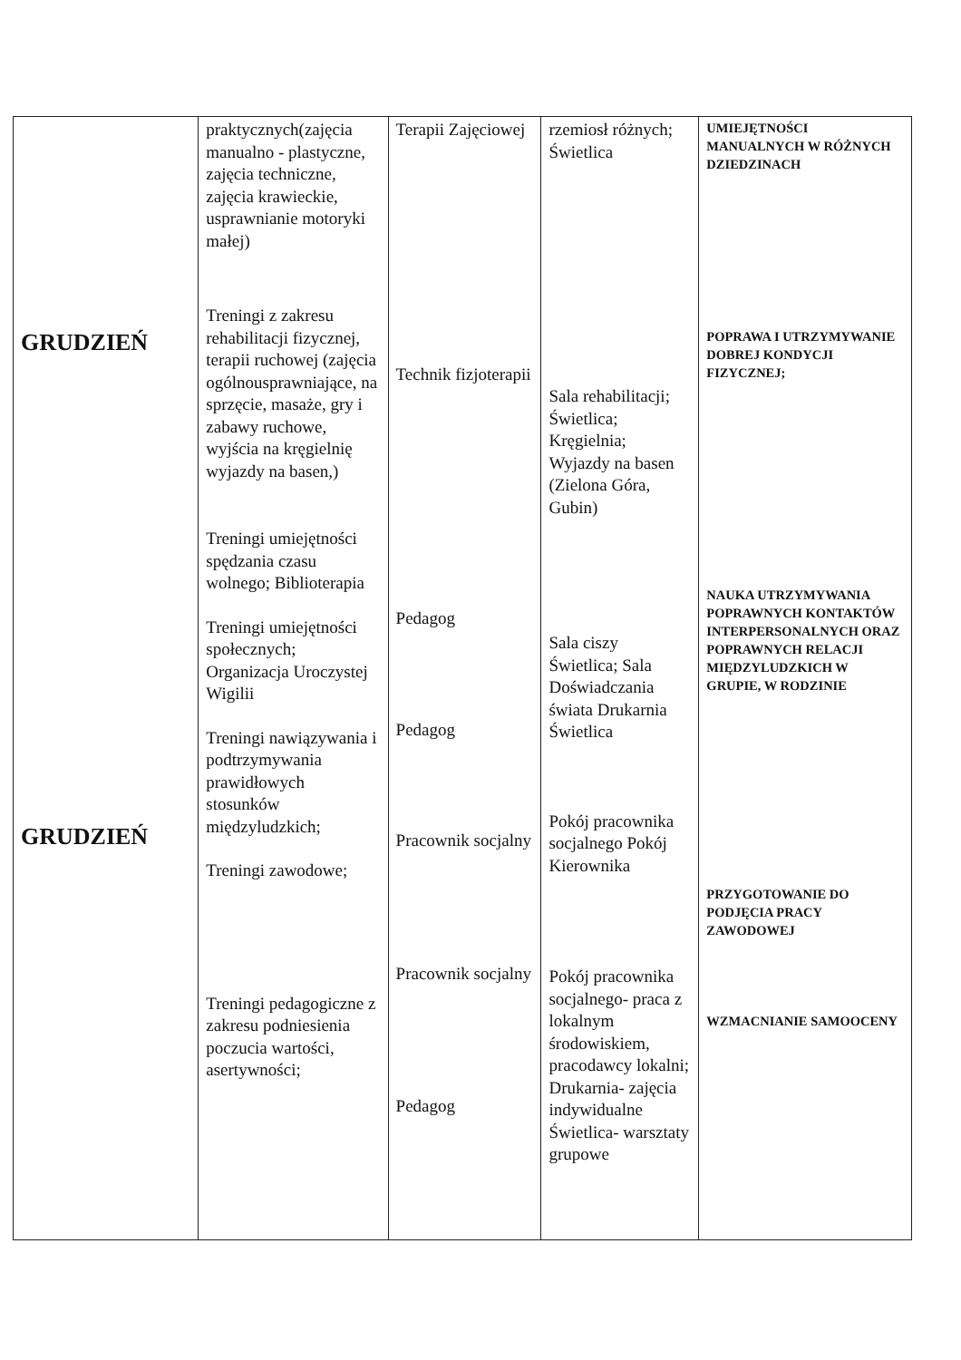| GRUDZIEŃ GRUDZIEŃ | praktycznych(zajęcia manualno - plastyczne, zajęcia techniczne, zajęcia krawieckie, usprawnianie motoryki małej) Treningi z zakresu rehabilitacji fizycznej, terapii ruchowej (zajęcia ogólnousprawniające, na sprzęcie, masaże, gry i zabawy ruchowe, wyjścia na kręgielnię wyjazdy na basen,) Treningi umiejętności spędzania czasu wolnego; Biblioterapia Treningi umiejętności społecznych; Organizacja Uroczystej Wigilii Treningi nawiązywania i podtrzymywania prawidłowych stosunków międzyludzkich; Treningi zawodowe; Treningi pedagogiczne z zakresu podniesienia poczucia wartości, asertywności; | Terapii Zajęciowej Technik fizjoterapii Pedagog Pedagog Pracownik socjalny Pracownik socjalny Pedagog | rzemiosł różnych; Świetlica Sala rehabilitacji; Świetlica; Kręgielnia; Wyjazdy na basen (Zielona Góra, Gubin) Sala ciszy Świetlica; Sala Doświadczania świata Drukarnia Świetlica Pokój pracownika socjalnego Pokój Kierownika Pokój pracownika socjalnego- praca z lokalnym środowiskiem, pracodawcy lokalni; Drukarnia- zajęcia indywidualne Świetlica- warsztaty grupowe | UMIEJĘTNOŚCI MANUALNYCH W RÓŻNYCH DZIEDZINACH POPRAWA I UTRZYMYWANIE DOBREJ KONDYCJI FIZYCZNEJ; NAUKA UTRZYMYWANIA POPRAWNYCH KONTAKTÓW INTERPERSONALNYCH ORAZ POPRAWNYCH RELACJI MIĘDZYLUDZKICH W GRUPIE, W RODZINIE PRZYGOTOWANIE DO PODJĘCIA PRACY ZAWODOWEJ WZMACNIANIE SAMOOCENY |